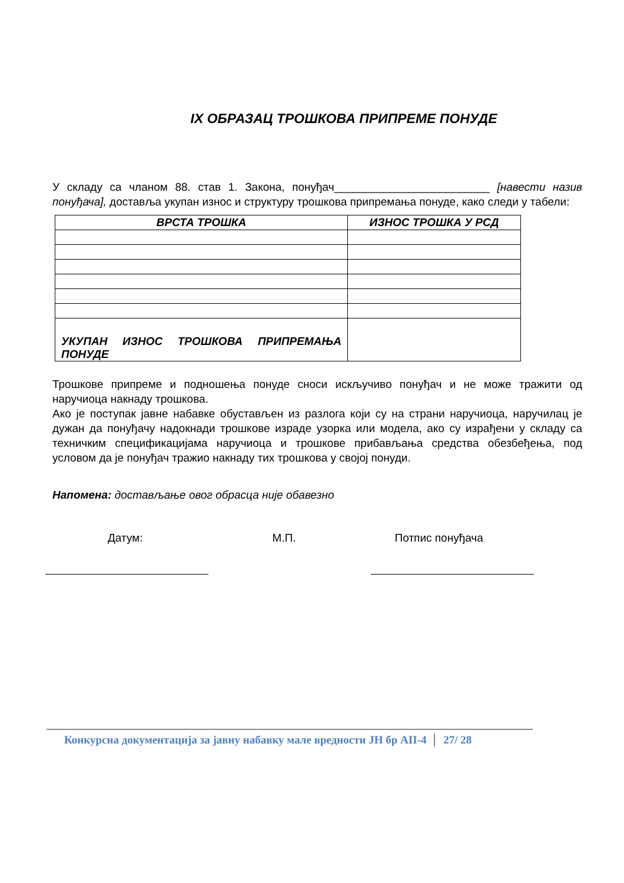IX ОБРАЗАЦ ТРОШКОВА ПРИПРЕМЕ ПОНУДЕ
У складу са чланом 88. став 1. Закона, понуђач_________________________ [навести назив понуђача], доставља укупан износ и структуру трошкова припремања понуде, како следи у табели:
| ВРСТА ТРОШКА | ИЗНОС ТРОШКА У РСД |
| --- | --- |
| УКУПАН ИЗНОС ТРОШКОВА ПРИПРЕМАЊА ПОНУДЕ | |
Трошкове припреме и подношења понуде сноси искључиво понуђач и не може тражити од наручиоца накнаду трошкова.
Ако је поступак јавне набавке обустављен из разлога који су на страни наручиоца, наручилац је дужан да понуђачу надокнади трошкове израде узорка или модела, ако су израђени у складу са техничким спецификацијама наручиоца и трошкове прибављања средства обезбеђења, под условом да је понуђач тражио накнаду тих трошкова у својој понуди.
Напомена: достављање овог обрасца није обавезно
Датум: М.П. Потпис понуђача
Конкурсна документација за јавну набавку мале вредности ЈН бр АII-4 27/ 28